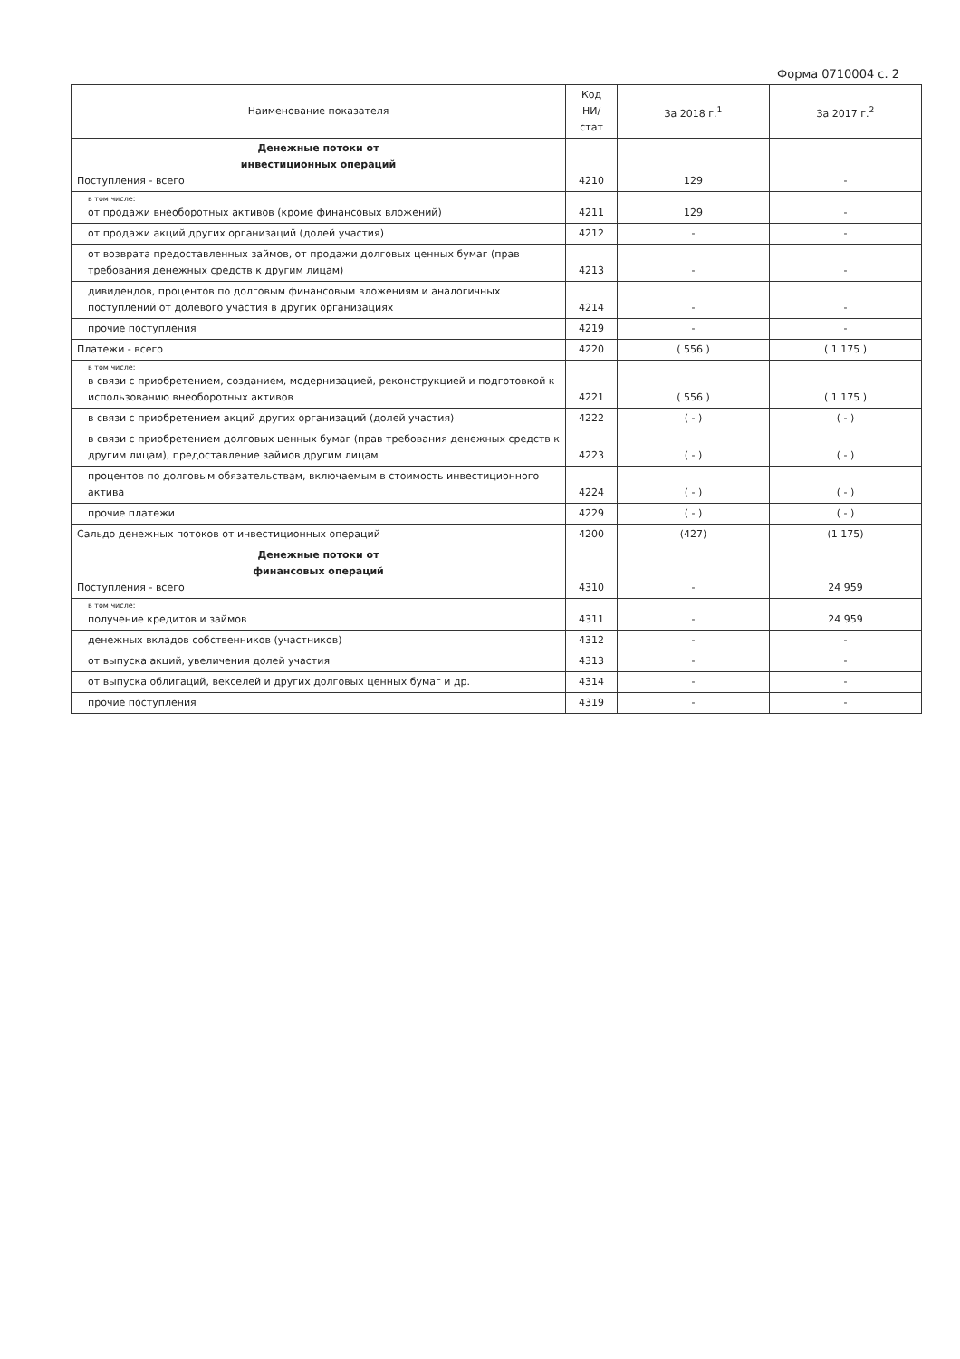Форма 0710004 с. 2
| Наименование показателя | Код НИ/ стат | За 2018 г.<sup>1</sup> | За 2017 г.<sup>2</sup> |
| --- | --- | --- | --- |
| Денежные потоки от инвестиционных операций Поступления - всего | 4210 | 129 | - |
| в том числе: от продажи внеоборотных активов (кроме финансовых вложений) | 4211 | 129 | - |
| от продажи акций других организаций (долей участия) | 4212 | - | - |
| от возврата предоставленных займов, от продажи долговых ценных бумаг (прав требования денежных средств к другим лицам) | 4213 | - | - |
| дивидендов, процентов по долговым финансовым вложениям и аналогичных поступлений от долевого участия в других организациях | 4214 | - | - |
| прочие поступления | 4219 | - | - |
| Платежи - всего | 4220 | ( 556 ) | ( 1 175 ) |
| в том числе: в связи с приобретением, созданием, модернизацией, реконструкцией и подготовкой к использованию внеоборотных активов | 4221 | ( 556 ) | ( 1 175 ) |
| в связи с приобретением акций других организаций (долей участия) | 4222 | ( - ) | ( - ) |
| в связи с приобретением долговых ценных бумаг (прав требования денежных средств к другим лицам), предоставление займов другим лицам | 4223 | ( - ) | ( - ) |
| процентов по долговым обязательствам, включаемым в стоимость инвестиционного актива | 4224 | ( - ) | ( - ) |
| прочие платежи | 4229 | ( - ) | ( - ) |
| Сальдо денежных потоков от инвестиционных операций | 4200 | (427) | (1 175) |
| Денежные потоки от финансовых операций Поступления - всего | 4310 | - | 24 959 |
| в том числе: получение кредитов и займов | 4311 | - | 24 959 |
| денежных вкладов собственников (участников) | 4312 | - | - |
| от выпуска акций, увеличения долей участия | 4313 | - | - |
| от выпуска облигаций, векселей и других долговых ценных бумаг и др. | 4314 | - | - |
| прочие поступления | 4319 | - | - |